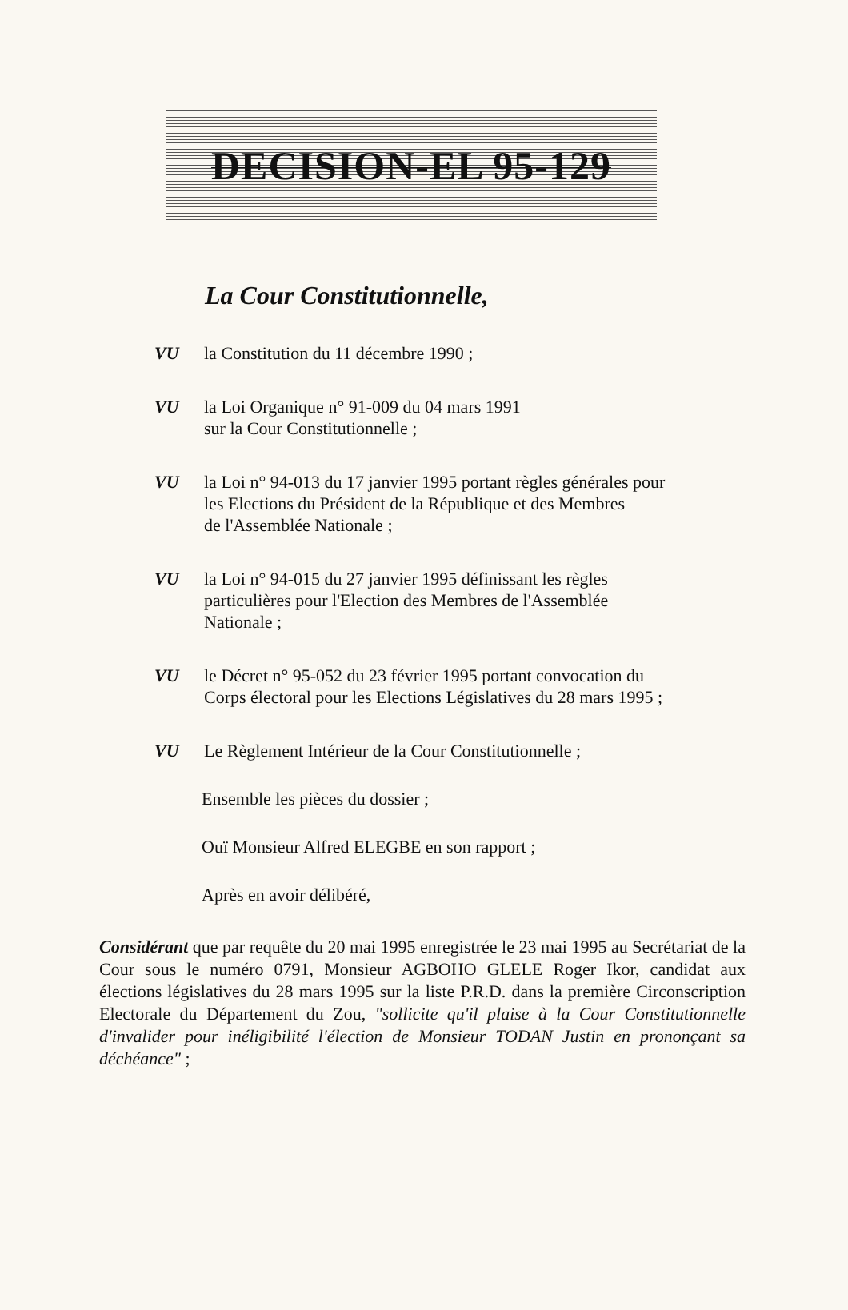DECISION-EL 95-129
La Cour Constitutionnelle,
VU la Constitution du 11 décembre 1990 ;
VU la Loi Organique n° 91-009 du 04 mars 1991
sur la Cour Constitutionnelle ;
VU la Loi n° 94-013 du 17 janvier 1995 portant règles générales pour
les Elections du Président de la République et des Membres
de l'Assemblée Nationale ;
VU la Loi n° 94-015 du 27 janvier 1995 définissant les règles
particulières pour l'Election des Membres de l'Assemblée
Nationale ;
VU le Décret n° 95-052 du 23 février 1995 portant convocation du
Corps électoral pour les Elections Législatives du 28 mars 1995 ;
VU Le Règlement Intérieur de la Cour Constitutionnelle ;
Ensemble les pièces du dossier ;
Ouï Monsieur Alfred ELEGBE en son rapport ;
Après en avoir délibéré,
Considérant que par requête du 20 mai 1995 enregistrée le 23 mai 1995 au Secrétariat de la Cour sous le numéro 0791, Monsieur AGBOHO GLELE Roger Ikor, candidat aux élections législatives du 28 mars 1995 sur la liste P.R.D. dans la première Circonscription Electorale du Département du Zou, "sollicite qu'il plaise à la Cour Constitutionnelle d'invalider pour inéligibilité l'élection de Monsieur TODAN Justin en prononçant sa déchéance" ;